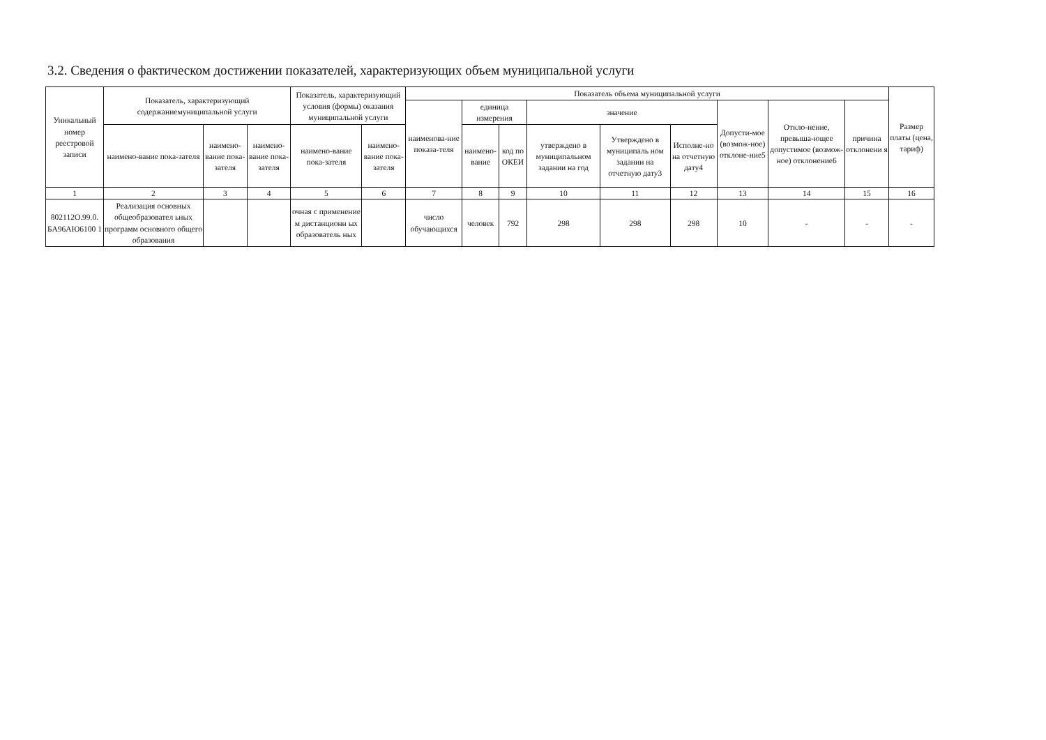3.2. Сведения о фактическом достижении показателей, характеризующих объем муниципальной услуги
| Уникальный номер реестровой записи | Показатель, характеризующий содержаниемуниципальной услуги | | | Показатель, характеризующий условия (формы) оказания муниципальной услуги | | Показатель объема муниципальной услуги | | | | | | | | | Размер платы (цена, тариф) |
| --- | --- | --- | --- | --- | --- | --- | --- | --- | --- | --- | --- | --- | --- | --- | --- |
| | | | | | | наименова-ние показа-теля | единица измерения | | значение | | | Допусти-мое (возмож-ное) отклоне-ние5 | Откло-нение, превыша-ющее допустимое (возмож-ное) отклонение6 | причина отклонени я | |
| | наимено-вание пока-зателя | наимено-вание пока-зателя | наимено-вание пока-зателя | наимено-вание пока-зателя | наимено-вание пока-зателя | | наимено-вание | код по ОКЕИ | утверждено в муниципальном задании на год | Утверждено в муниципаль ном задании на отчетную дату3 | Исполне-но на отчетную дату4 | | | | |
| 1 | 2 | 3 | 4 | 5 | 6 | 7 | 8 | 9 | 10 | 11 | 12 | 13 | 14 | 15 | 16 |
| 802112О.99.0. БА96АЮ6100 1 | Реализация основных общеобразовател ьных программ основного общего образования | | | очная с применение м дистанционн ых образователь ных | | число обучающихся | человек | 792 | 298 | 298 | 298 | 10 | - | - | - |